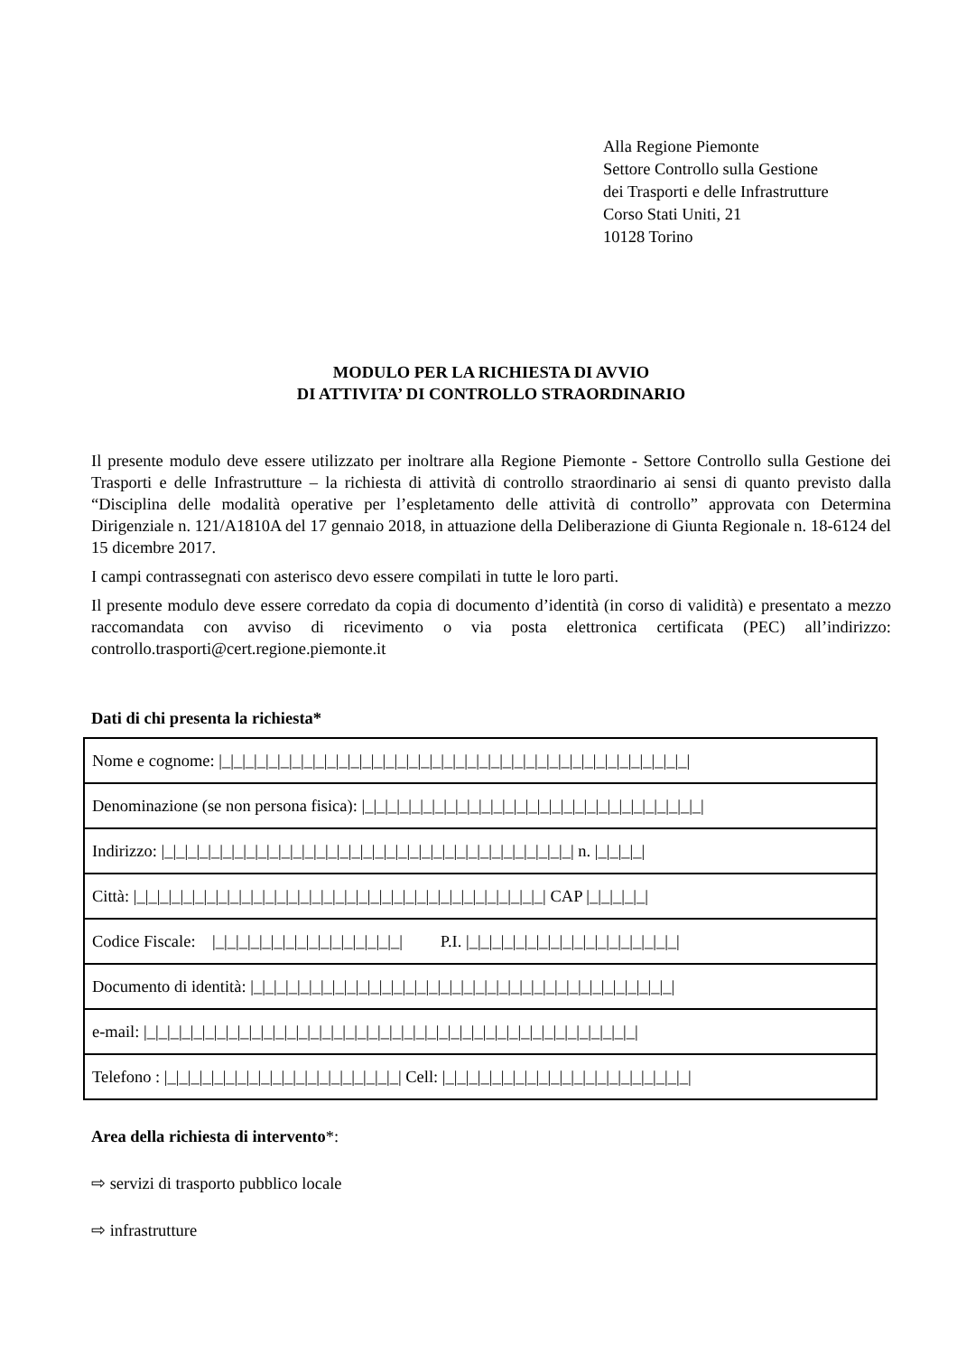Alla Regione Piemonte
Settore Controllo sulla Gestione
dei Trasporti e delle Infrastrutture
Corso Stati Uniti, 21
10128 Torino
MODULO PER LA RICHIESTA DI AVVIO
DI ATTIVITA’ DI CONTROLLO STRAORDINARIO
Il presente modulo deve essere utilizzato per inoltrare alla Regione Piemonte - Settore Controllo sulla Gestione dei Trasporti e delle Infrastrutture – la richiesta di attività di controllo straordinario ai sensi di quanto previsto dalla “Disciplina delle modalità operative per l’espletamento delle attività di controllo” approvata con Determina Dirigenziale n. 121/A1810A del 17 gennaio 2018, in attuazione della Deliberazione di Giunta Regionale n. 18-6124 del 15 dicembre 2017.
I campi contrassegnati con asterisco devo essere compilati in tutte le loro parti.
Il presente modulo deve essere corredato da copia di documento d’identità (in corso di validità) e presentato a mezzo raccomandata con avviso di ricevimento o via posta elettronica certificata (PEC) all’indirizzo: controllo.trasporti@cert.regione.piemonte.it
Dati di chi presenta la richiesta*
| Nome e cognome: /_/_/_/_/_/_/_/_/_/_/_/_/_/_/_/_/_/_/_/_/_/_/_/_/_/_/_/_/_/_/_/_/_/_/_/_/_/_/_/_/ |
| Denominazione (se non persona fisica): /_/_/_/_/_/_/_/_/_/_/_/_/_/_/_/_/_/_/_/_/_/_/_/_/_/_/_/_/_/ |
| Indirizzo: /_/_/_/_/_/_/_/_/_/_/_/_/_/_/_/_/_/_/_/_/_/_/_/_/_/_/_/_/_/_/_/_/_/_/_/ n. /_/_/_/_/ |
| Città: /_/_/_/_/_/_/_/_/_/_/_/_/_/_/_/_/_/_/_/_/_/_/_/_/_/_/_/_/_/_/_/_/_/_/_/ CAP /_/_/_/_/_/ |
| Codice Fiscale: /_/_/_/_/_/_/_/_/_/_/_/_/_/_/_/_/ P.I. /_/_/_/_/_/_/_/_/_/_/_/_/_/_/_/_/_/_/ |
| Documento di identità: /_/_/_/_/_/_/_/_/_/_/_/_/_/_/_/_/_/_/_/_/_/_/_/_/_/_/_/_/_/_/_/_/_/_/_/_/ |
| e-mail: /_/_/_/_/_/_/_/_/_/_/_/_/_/_/_/_/_/_/_/_/_/_/_/_/_/_/_/_/_/_/_/_/_/_/_/_/_/_/_/_/_/_/ |
| Telefono : /_/_/_/_/_/_/_/_/_/_/_/_/_/_/_/_/_/_/_/_/ Cell: /_/_/_/_/_/_/_/_/_/_/_/_/_/_/_/_/_/_/_/_/_/ |
Area della richiesta di intervento*:
⇨ servizi di trasporto pubblico locale
⇨ infrastrutture